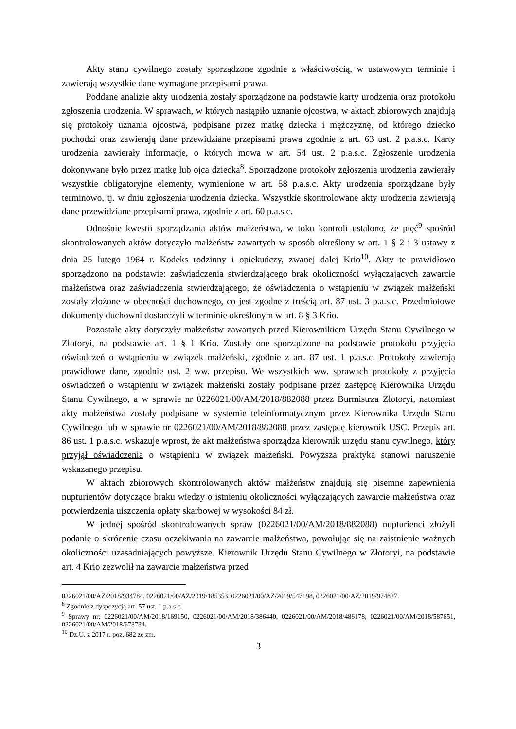Akty stanu cywilnego zostały sporządzone zgodnie z właściwością, w ustawowym terminie i zawierają wszystkie dane wymagane przepisami prawa.
Poddane analizie akty urodzenia zostały sporządzone na podstawie karty urodzenia oraz protokołu zgłoszenia urodzenia. W sprawach, w których nastąpiło uznanie ojcostwa, w aktach zbiorowych znajdują się protokoły uznania ojcostwa, podpisane przez matkę dziecka i mężczyznę, od którego dziecko pochodzi oraz zawierają dane przewidziane przepisami prawa zgodnie z art. 63 ust. 2 p.a.s.c. Karty urodzenia zawierały informacje, o których mowa w art. 54 ust. 2 p.a.s.c. Zgłoszenie urodzenia dokonywane było przez matkę lub ojca dziecka<sup>8</sup>. Sporządzone protokoły zgłoszenia urodzenia zawierały wszystkie obligatoryjne elementy, wymienione w art. 58 p.a.s.c. Akty urodzenia sporządzane były terminowo, tj. w dniu zgłoszenia urodzenia dziecka. Wszystkie skontrolowane akty urodzenia zawierają dane przewidziane przepisami prawa, zgodnie z art. 60 p.a.s.c.
Odnośnie kwestii sporządzania aktów małżeństwa, w toku kontroli ustalono, że pięć<sup>9</sup> spośród skontrolowanych aktów dotyczyło małżeństw zawartych w sposób określony w art. 1 § 2 i 3 ustawy z dnia 25 lutego 1964 r. Kodeks rodzinny i opiekuńczy, zwanej dalej Krio<sup>10</sup>. Akty te prawidłowo sporządzono na podstawie: zaświadczenia stwierdzającego brak okoliczności wyłączających zawarcie małżeństwa oraz zaświadczenia stwierdzającego, że oświadczenia o wstąpieniu w związek małżeński zostały złożone w obecności duchownego, co jest zgodne z treścią art. 87 ust. 3 p.a.s.c. Przedmiotowe dokumenty duchowni dostarczyli w terminie określonym w art. 8 § 3 Krio.
Pozostałe akty dotyczyły małżeństw zawartych przed Kierownikiem Urzędu Stanu Cywilnego w Złotoryi, na podstawie art. 1 § 1 Krio. Zostały one sporządzone na podstawie protokołu przyjęcia oświadczeń o wstąpieniu w związek małżeński, zgodnie z art. 87 ust. 1 p.a.s.c. Protokoły zawierają prawidłowe dane, zgodnie ust. 2 ww. przepisu. We wszystkich ww. sprawach protokoły z przyjęcia oświadczeń o wstąpieniu w związek małżeński zostały podpisane przez zastępcę Kierownika Urzędu Stanu Cywilnego, a w sprawie nr 0226021/00/AM/2018/882088 przez Burmistrza Złotoryi, natomiast akty małżeństwa zostały podpisane w systemie teleinformatycznym przez Kierownika Urzędu Stanu Cywilnego lub w sprawie nr 0226021/00/AM/2018/882088 przez zastępcę kierownik USC. Przepis art. 86 ust. 1 p.a.s.c. wskazuje wprost, że akt małżeństwa sporządza kierownik urzędu stanu cywilnego, który przyjął oświadczenia o wstąpieniu w związek małżeński. Powyższa praktyka stanowi naruszenie wskazanego przepisu.
W aktach zbiorowych skontrolowanych aktów małżeństw znajdują się pisemne zapewnienia nupturientów dotyczące braku wiedzy o istnieniu okoliczności wyłączających zawarcie małżeństwa oraz potwierdzenia uiszczenia opłaty skarbowej w wysokości 84 zł.
W jednej spośród skontrolowanych spraw (0226021/00/AM/2018/882088) nupturienci złożyli podanie o skrócenie czasu oczekiwania na zawarcie małżeństwa, powołując się na zaistnienie ważnych okoliczności uzasadniających powyższe. Kierownik Urzędu Stanu Cywilnego w Złotoryi, na podstawie art. 4 Krio zezwolił na zawarcie małżeństwa przed
0226021/00/AZ/2018/934784, 0226021/00/AZ/2019/185353, 0226021/00/AZ/2019/547198, 0226021/00/AZ/2019/974827.
<sup>8</sup> Zgodnie z dyspozycją art. 57 ust. 1 p.a.s.c.
<sup>9</sup> Sprawy nr: 0226021/00/AM/2018/169150, 0226021/00/AM/2018/386440, 0226021/00/AM/2018/486178, 0226021/00/AM/2018/587651, 0226021/00/AM/2018/673734.
<sup>10</sup> Dz.U. z 2017 r. poz. 682 ze zm.
3